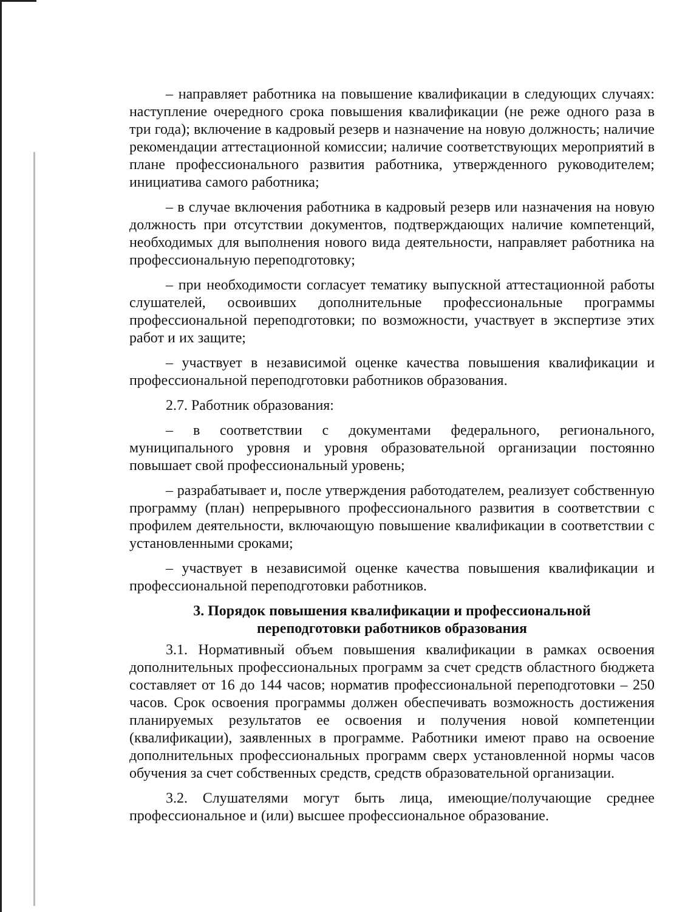– направляет работника на повышение квалификации в следующих случаях: наступление очередного срока повышения квалификации (не реже одного раза в три года); включение в кадровый резерв и назначение на новую должность; наличие рекомендации аттестационной комиссии; наличие соответствующих мероприятий в плане профессионального развития работника, утвержденного руководителем; инициатива самого работника;
– в случае включения работника в кадровый резерв или назначения на новую должность при отсутствии документов, подтверждающих наличие компетенций, необходимых для выполнения нового вида деятельности, направляет работника на профессиональную переподготовку;
– при необходимости согласует тематику выпускной аттестационной работы слушателей, освоивших дополнительные профессиональные программы профессиональной переподготовки; по возможности, участвует в экспертизе этих работ и их защите;
– участвует в независимой оценке качества повышения квалификации и профессиональной переподготовки работников образования.
2.7. Работник образования:
– в соответствии с документами федерального, регионального, муниципального уровня и уровня образовательной организации постоянно повышает свой профессиональный уровень;
– разрабатывает и, после утверждения работодателем, реализует собственную программу (план) непрерывного профессионального развития в соответствии с профилем деятельности, включающую повышение квалификации в соответствии с установленными сроками;
– участвует в независимой оценке качества повышения квалификации и профессиональной переподготовки работников.
3. Порядок повышения квалификации и профессиональной
переподготовки работников образования
3.1. Нормативный объем повышения квалификации в рамках освоения дополнительных профессиональных программ за счет средств областного бюджета составляет от 16 до 144 часов; норматив профессиональной переподготовки – 250 часов. Срок освоения программы должен обеспечивать возможность достижения планируемых результатов ее освоения и получения новой компетенции (квалификации), заявленных в программе. Работники имеют право на освоение дополнительных профессиональных программ сверх установленной нормы часов обучения за счет собственных средств, средств образовательной организации.
3.2. Слушателями могут быть лица, имеющие/получающие среднее профессиональное и (или) высшее профессиональное образование.